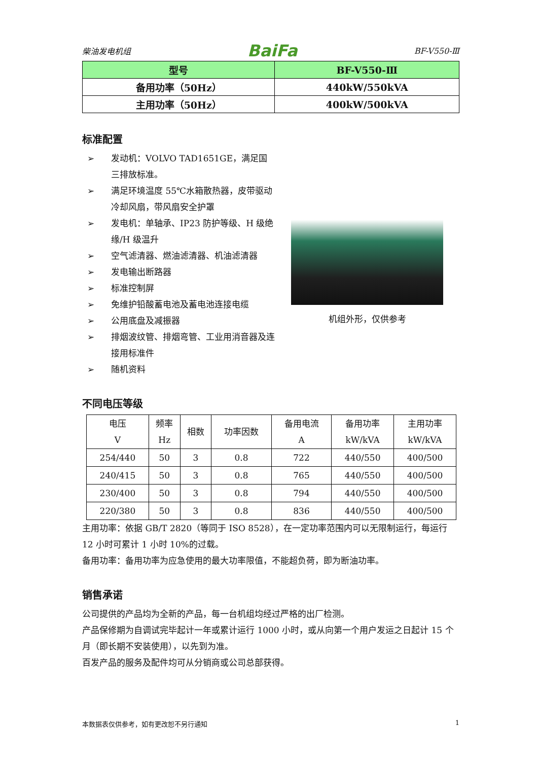柴油发电机组 BaiFa BF-V550-Ⅲ
| 型号 | BF-V550-Ⅲ |
| 备用功率（50Hz） | 440kW/550kVA |
| 主用功率（50Hz） | 400kW/500kVA |
标准配置
➢ 发动机：VOLVO TAD1651GE，满足国三排放标准。
➢ 满足环境温度 55℃水箱散热器，皮带驱动冷却风扇，带风扇安全护罩
➢ 发电机：单轴承、IP23 防护等级、H 级绝缘/H 级温升
➢ 空气滤清器、燃油滤清器、机油滤清器
➢ 发电输出断路器
➢ 标准控制屏
➢ 免维护铅酸蓄电池及蓄电池连接电缆
➢ 公用底盘及减振器
➢ 排烟波纹管、排烟弯管、工业用消音器及连接用标准件
➢ 随机资料
机组外形，仅供参考
不同电压等级
| 电压 V | 频率 Hz | 相数 | 功率因数 | 备用电流 A | 备用功率 kW/kVA | 主用功率 kW/kVA |
| --- | --- | --- | --- | --- | --- | --- |
| 254/440 | 50 | 3 | 0.8 | 722 | 440/550 | 400/500 |
| 240/415 | 50 | 3 | 0.8 | 765 | 440/550 | 400/500 |
| 230/400 | 50 | 3 | 0.8 | 794 | 440/550 | 400/500 |
| 220/380 | 50 | 3 | 0.8 | 836 | 440/550 | 400/500 |
主用功率：依据 GB/T 2820（等同于 ISO 8528），在一定功率范围内可以无限制运行，每运行 12 小时可累计 1 小时 10%的过载。
备用功率：备用功率为应急使用的最大功率限值，不能超负荷，即为断油功率。
销售承诺
公司提供的产品均为全新的产品，每一台机组均经过严格的出厂检测。
产品保修期为自调试完毕起计一年或累计运行 1000 小时，或从向第一个用户发运之日起计 15 个月（即长期不安装使用），以先到为准。
百发产品的服务及配件均可从分销商或公司总部获得。
本数据表仅供参考，如有更改恕不另行通知 1